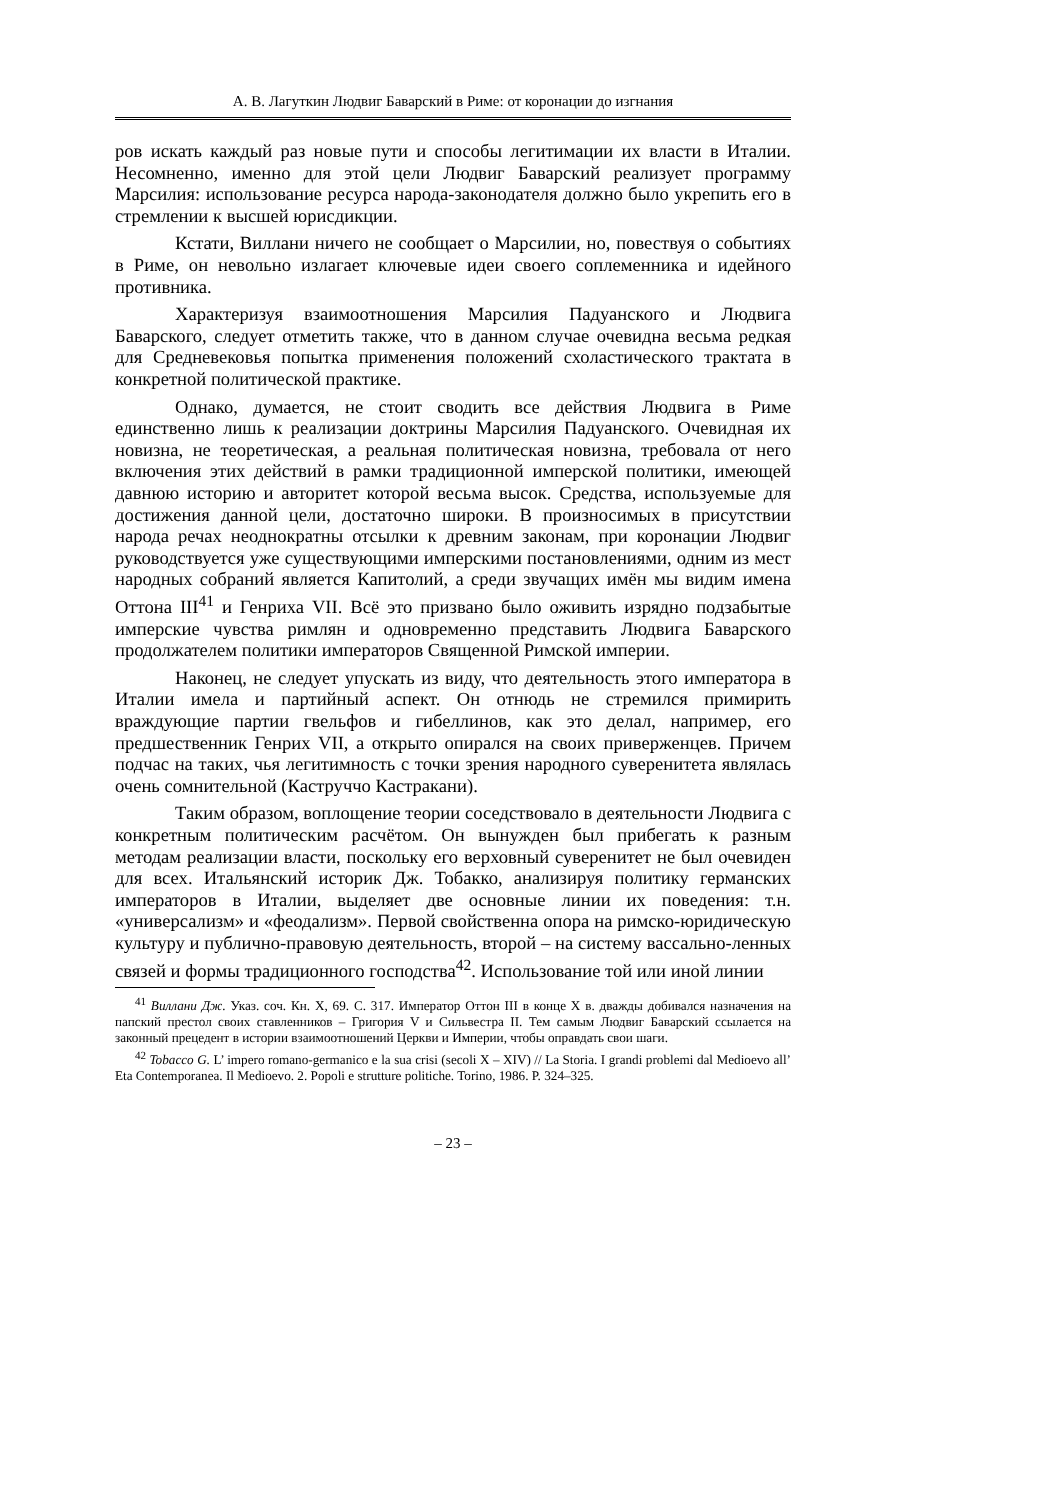А. В. Лагуткин Людвиг Баварский в Риме: от коронации до изгнания
ров искать каждый раз новые пути и способы легитимации их власти в Италии. Несомненно, именно для этой цели Людвиг Баварский реализует программу Марсилия: использование ресурса народа-законодателя должно было укрепить его в стремлении к высшей юрисдикции.
Кстати, Виллани ничего не сообщает о Марсилии, но, повествуя о событиях в Риме, он невольно излагает ключевые идеи своего соплеменника и идейного противника.
Характеризуя взаимоотношения Марсилия Падуанского и Людвига Баварского, следует отметить также, что в данном случае очевидна весьма редкая для Средневековья попытка применения положений схоластического трактата в конкретной политической практике.
Однако, думается, не стоит сводить все действия Людвига в Риме единственно лишь к реализации доктрины Марсилия Падуанского. Очевидная их новизна, не теоретическая, а реальная политическая новизна, требовала от него включения этих действий в рамки традиционной имперской политики, имеющей давнюю историю и авторитет которой весьма высок. Средства, используемые для достижения данной цели, достаточно широки. В произносимых в присутствии народа речах неоднократны отсылки к древним законам, при коронации Людвиг руководствуется уже существующими имперскими постановлениями, одним из мест народных собраний является Капитолий, а среди звучащих имён мы видим имена Оттона III<sup>41</sup> и Генриха VII. Всё это призвано было оживить изрядно подзабытые имперские чувства римлян и одновременно представить Людвига Баварского продолжателем политики императоров Священной Римской империи.
Наконец, не следует упускать из виду, что деятельность этого императора в Италии имела и партийный аспект. Он отнюдь не стремился примирить враждующие партии гвельфов и гибеллинов, как это делал, например, его предшественник Генрих VII, а открыто опирался на своих приверженцев. Причем подчас на таких, чья легитимность с точки зрения народного суверенитета являлась очень сомнительной (Каструччо Кастракани).
Таким образом, воплощение теории соседствовало в деятельности Людвига с конкретным политическим расчётом. Он вынужден был прибегать к разным методам реализации власти, поскольку его верховный суверенитет не был очевиден для всех. Итальянский историк Дж. Тобакко, анализируя политику германских императоров в Италии, выделяет две основные линии их поведения: т.н. «универсализм» и «феодализм». Первой свойственна опора на римско-юридическую культуру и публично-правовую деятельность, второй – на систему вассально-ленных связей и формы традиционного господства<sup>42</sup>. Использование той или иной линии
<sup>41</sup> Виллани Дж. Указ. соч. Кн. X, 69. С. 317. Император Оттон III в конце X в. дважды добивался назначения на папский престол своих ставленников – Григория V и Сильвестра II. Тем самым Людвиг Баварский ссылается на законный прецедент в истории взаимоотношений Церкви и Империи, чтобы оправдать свои шаги.
<sup>42</sup> Tobacco G. L’ impero romano-germanico e la sua crisi (secoli X – XIV) // La Storia. I grandi problemi dal Medioevo all’ Eta Contemporanea. Il Medioevo. 2. Popoli e strutture politiche. Torino, 1986. P. 324–325.
– 23 –